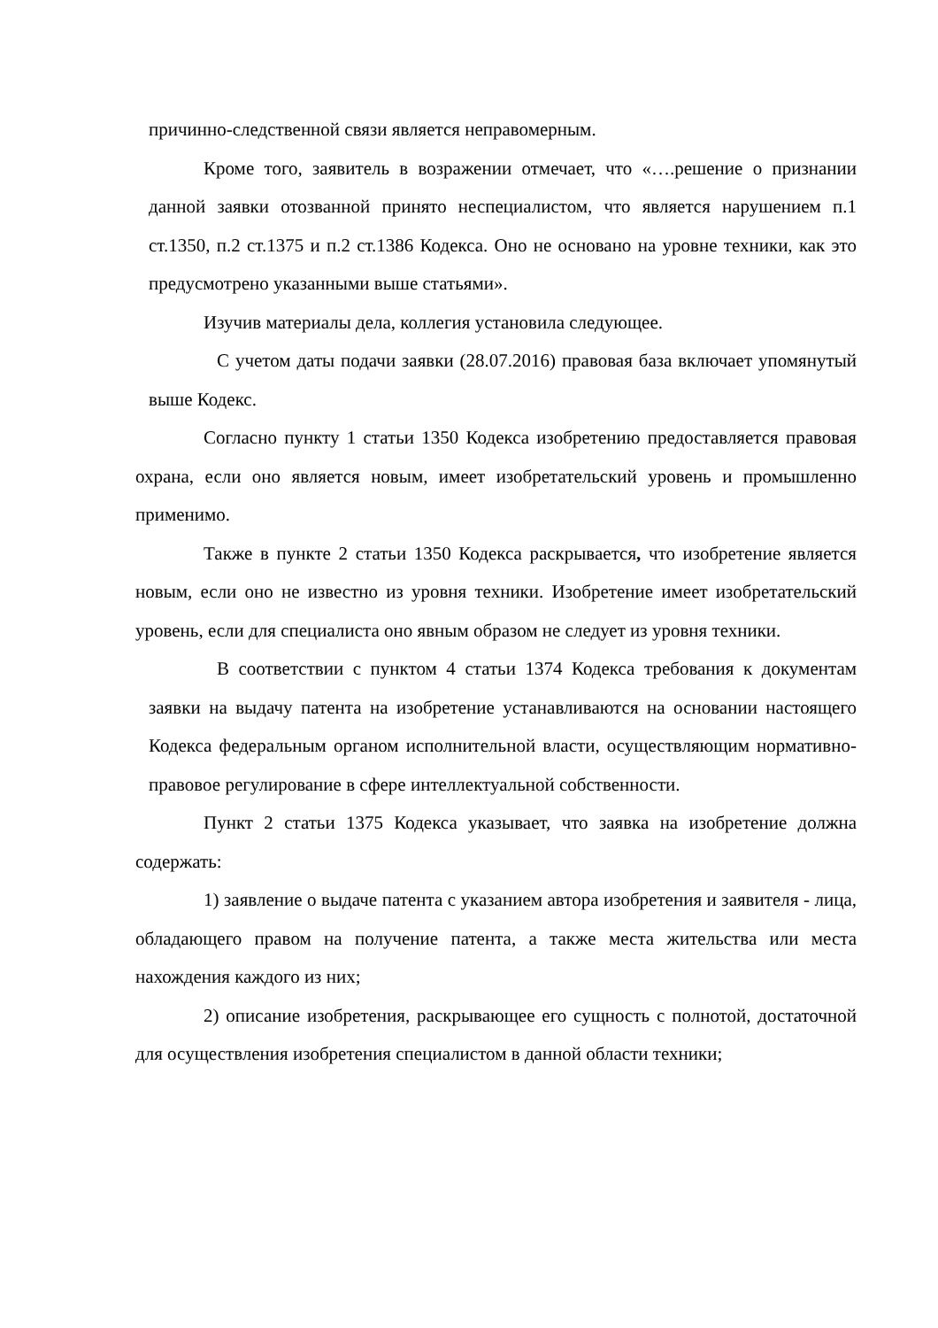причинно-следственной связи является неправомерным.
Кроме того, заявитель в возражении отмечает, что «….решение о признании данной заявки отозванной принято неспециалистом, что является нарушением п.1 ст.1350, п.2 ст.1375 и п.2 ст.1386 Кодекса. Оно не основано на уровне техники, как это предусмотрено указанными выше статьями».
Изучив материалы дела, коллегия установила следующее.
С учетом даты подачи заявки (28.07.2016) правовая база включает упомянутый выше Кодекс.
Согласно пункту 1 статьи 1350 Кодекса изобретению предоставляется правовая охрана, если оно является новым, имеет изобретательский уровень и промышленно применимо.
Также в пункте 2 статьи 1350 Кодекса раскрывается, что изобретение является новым, если оно не известно из уровня техники. Изобретение имеет изобретательский уровень, если для специалиста оно явным образом не следует из уровня техники.
В соответствии с пунктом 4 статьи 1374 Кодекса требования к документам заявки на выдачу патента на изобретение устанавливаются на основании настоящего Кодекса федеральным органом исполнительной власти, осуществляющим нормативно-правовое регулирование в сфере интеллектуальной собственности.
Пункт 2 статьи 1375 Кодекса указывает, что заявка на изобретение должна содержать:
1) заявление о выдаче патента с указанием автора изобретения и заявителя - лица, обладающего правом на получение патента, а также места жительства или места нахождения каждого из них;
2) описание изобретения, раскрывающее его сущность с полнотой, достаточной для осуществления изобретения специалистом в данной области техники;